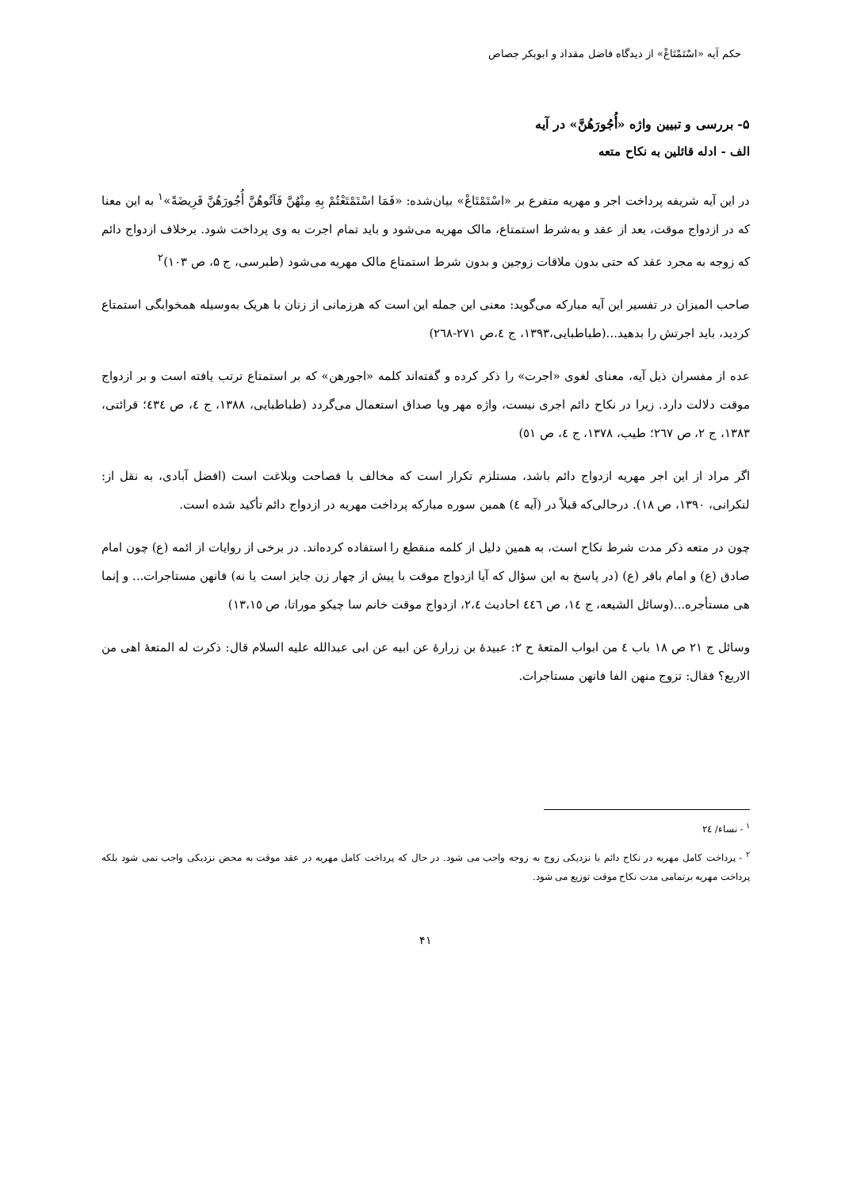حکم آیه «اسْتَمْتَاعْ» از دیدگاه فاضل مقداد و ابوبکر جصاص
۵- بررسی و تبیین واژه «أُجُورَهُنَّ» در آیه
الف - ادله قائلین به نکاح متعه
در این آیه شریفه پرداخت اجر و مهریه متفرع بر «اسْتَمْتَاعْ» بیان‌شده: «فَمَا اسْتَمْتَعْتُمْ بِهِ مِنْهُنَّ فَآتُوهُنَّ أُجُورَهُنَّ فَرِيضَةً»<sup>۱</sup> به این معنا که در ازدواج موقت، بعد از عقد و به‌شرط استمتاع، مالک مهریه می‌شود و باید تمام اجرت به وی پرداخت شود. برخلاف ازدواج دائم که زوجه به مجرد عقد که حتی بدون ملاقات زوجین و بدون شرط استمتاع مالک مهریه می‌شود (طبرسی، ج ۵، ص ۱۰۳)<sup>۲</sup>
صاحب المیزان در تفسیر این آیه مبارکه می‌گوید: معنی این جمله این است که هرزمانی از زنان با هریک به‌وسیله همخوابگی استمتاع کردید، باید اجرتش را بدهید...(طباطبایی،۱۳۹۳، ج ٤،ص ۲۷۱-۲٦۸)
عده از مفسران ذیل آیه، معنای لغوی «اجرت» را ذکر کرده و گفته‌اند کلمه «اجورهن» که بر استمتاع ترتب یافته است و بر ازدواج موقت دلالت دارد. زیرا در نکاح دائم اجری نیست، واژه مهر ویا صداق استعمال می‌گردد (طباطبایی، ۱۳۸۸، ج ٤، ص ٤۳٤؛ قرائتی، ۱۳۸۳، ج ۲، ص ۲٦۷؛ طیب، ۱۳۷۸، ج ٤، ص ٥۱)
اگر مراد از این اجر مهریه ازدواج دائم باشد، مستلزم تکرار است که مخالف با فصاحت وبلاغت است (افضل آبادی، به نقل از: لنکرانی، ۱۳۹۰، ص ۱۸). درحالی‌که قبلاً در (آیه ٤) همین سوره مبارکه پرداخت مهریه در ازدواج دائم تأکید شده است.
چون در متعه ذکر مدت شرط نکاح است، به همین دلیل از کلمه منقطع را استفاده کرده‌اند. در برخی از روایات از ائمه (ع) چون امام صادق (ع) و امام باقر (ع) (در پاسخ به این سؤال که آیا ازدواج موقت با پیش از چهار زن جایز است یا نه) فانهن مستاجرات... و إنما هی مستأجره...(وسائل الشیعه، ج ١٤، ص ٤٤٦ احادیث ۲،٤، ازدواج موقت خانم سا چیکو موراتا، ص ۱۳،۱٥)
وسائل ج ۲۱ ص ۱۸ باب ٤ من ابواب المتعهٔ ح ۲: عبیدهٔ بن زرارهٔ عن ابیه عن ابی عبدالله علیه السلام قال: ذکرت له المتعهٔ اهی من الاربع؟ فقال: تزوج منهن الفا فانهن مستاجرات.
<sup>۱</sup> - نساء/ ۲٤
<sup>۲</sup> - پرداخت کامل مهریه در نکاح دائم با نزدیکی زوج به زوجه واجب می شود. در حال که پرداخت کامل مهریه در عقد موقت به محض نزدیکی واجب نمی شود بلکه پرداخت مهریه برتمامی مدت نکاح موقت توزیع می شود.
۴۱